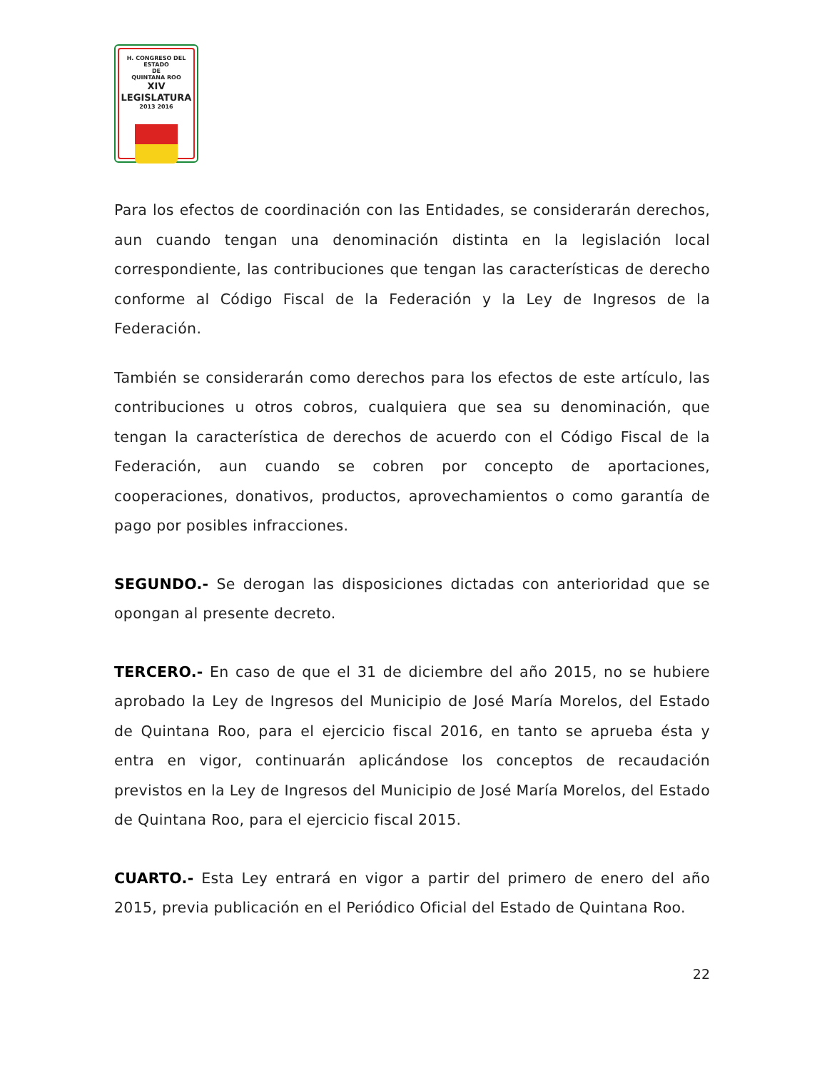H. CONGRESO DEL ESTADO
DE
QUINTANA ROO
XIV LEGISLATURA
2013 2016
Para los efectos de coordinación con las Entidades, se considerarán derechos, aun cuando tengan una denominación distinta en la legislación local correspondiente, las contribuciones que tengan las características de derecho conforme al Código Fiscal de la Federación y la Ley de Ingresos de la Federación.
También se considerarán como derechos para los efectos de este artículo, las contribuciones u otros cobros, cualquiera que sea su denominación, que tengan la característica de derechos de acuerdo con el Código Fiscal de la Federación, aun cuando se cobren por concepto de aportaciones, cooperaciones, donativos, productos, aprovechamientos o como garantía de pago por posibles infracciones.
SEGUNDO.- Se derogan las disposiciones dictadas con anterioridad que se opongan al presente decreto.
TERCERO.- En caso de que el 31 de diciembre del año 2015, no se hubiere aprobado la Ley de Ingresos del Municipio de José María Morelos, del Estado de Quintana Roo, para el ejercicio fiscal 2016, en tanto se aprueba ésta y entra en vigor, continuarán aplicándose los conceptos de recaudación previstos en la Ley de Ingresos del Municipio de José María Morelos, del Estado de Quintana Roo, para el ejercicio fiscal 2015.
CUARTO.- Esta Ley entrará en vigor a partir del primero de enero del año 2015, previa publicación en el Periódico Oficial del Estado de Quintana Roo.
22